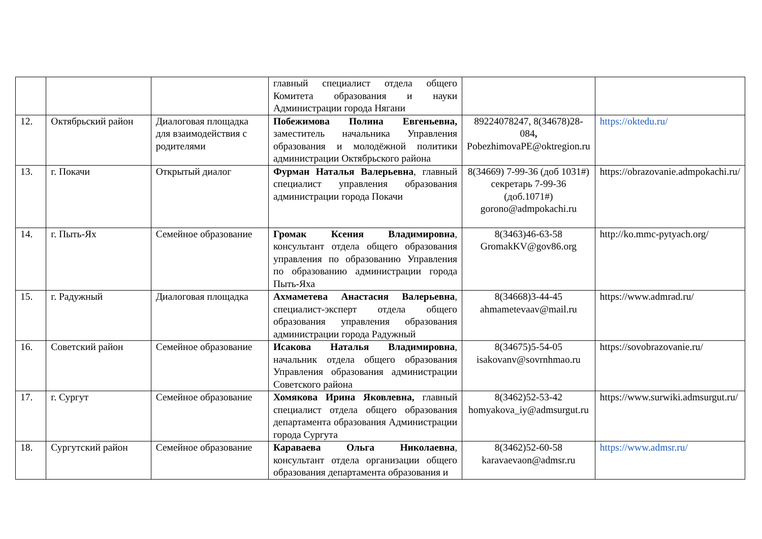| | | | главный специалист отдела общего Комитета образования и науки Администрации города Нягани | | |
| 12. | Октябрьский район | Диалоговая площадка для взаимодействия с родителями | Побежимова Полина Евгеньевна, заместитель начальника Управления образования и молодёжной политики администрации Октябрьского района | 89224078247, 8(34678)28-084 , PobezhimovaPE@oktregion.ru | https://oktedu.ru/ |
| 13. | г. Покачи | Открытый диалог | Фурман Наталья Валерьевна , главный специалист управления образования администрации города Покачи | 8(34669) 7-99-36 (доб 1031#) секретарь 7-99-36 (доб.1071#) gorono@admpokachi.ru | https://obrazovanie.admpokachi.ru/ |
| 14. | г. Пыть-Ях | Семейное образование | Громак Ксения Владимировна , консультант отдела общего образования управления по образованию Управления по образованию администрации города Пыть-Яха | 8(3463)46-63-58 GromakKV@gov86.org | http://ko.mmc-pytyach.org/ |
| 15. | г. Радужный | Диалоговая площадка | Ахмаметева Анастасия Валерьевна , специалист-эксперт отдела общего образования управления образования администрации города Радужный | 8(34668)3-44-45 ahmametevaav@mail.ru | https://www.admrad.ru/ |
| 16. | Советский район | Семейное образование | Исакова Наталья Владимировна , начальник отдела общего образования Управления образования администрации Советского района | 8(34675)5-54-05 isakovanv@sovrnhmao.ru | https://sovobrazovanie.ru/ |
| 17. | г. Сургут | Семейное образование | Хомякова Ирина Яковлевна, главный специалист отдела общего образования департамента образования Администрации города Сургута | 8(3462)52-53-42 homyakova_iy@admsurgut.ru | https://www.surwiki.admsurgut.ru/ |
| 18. | Сургутский район | Семейное образование | Караваева Ольга Николаевна , консультант отдела организации общего образования департамента образования и | 8(3462)52-60-58 karavaevaon@admsr.ru | https://www.admsr.ru/ |